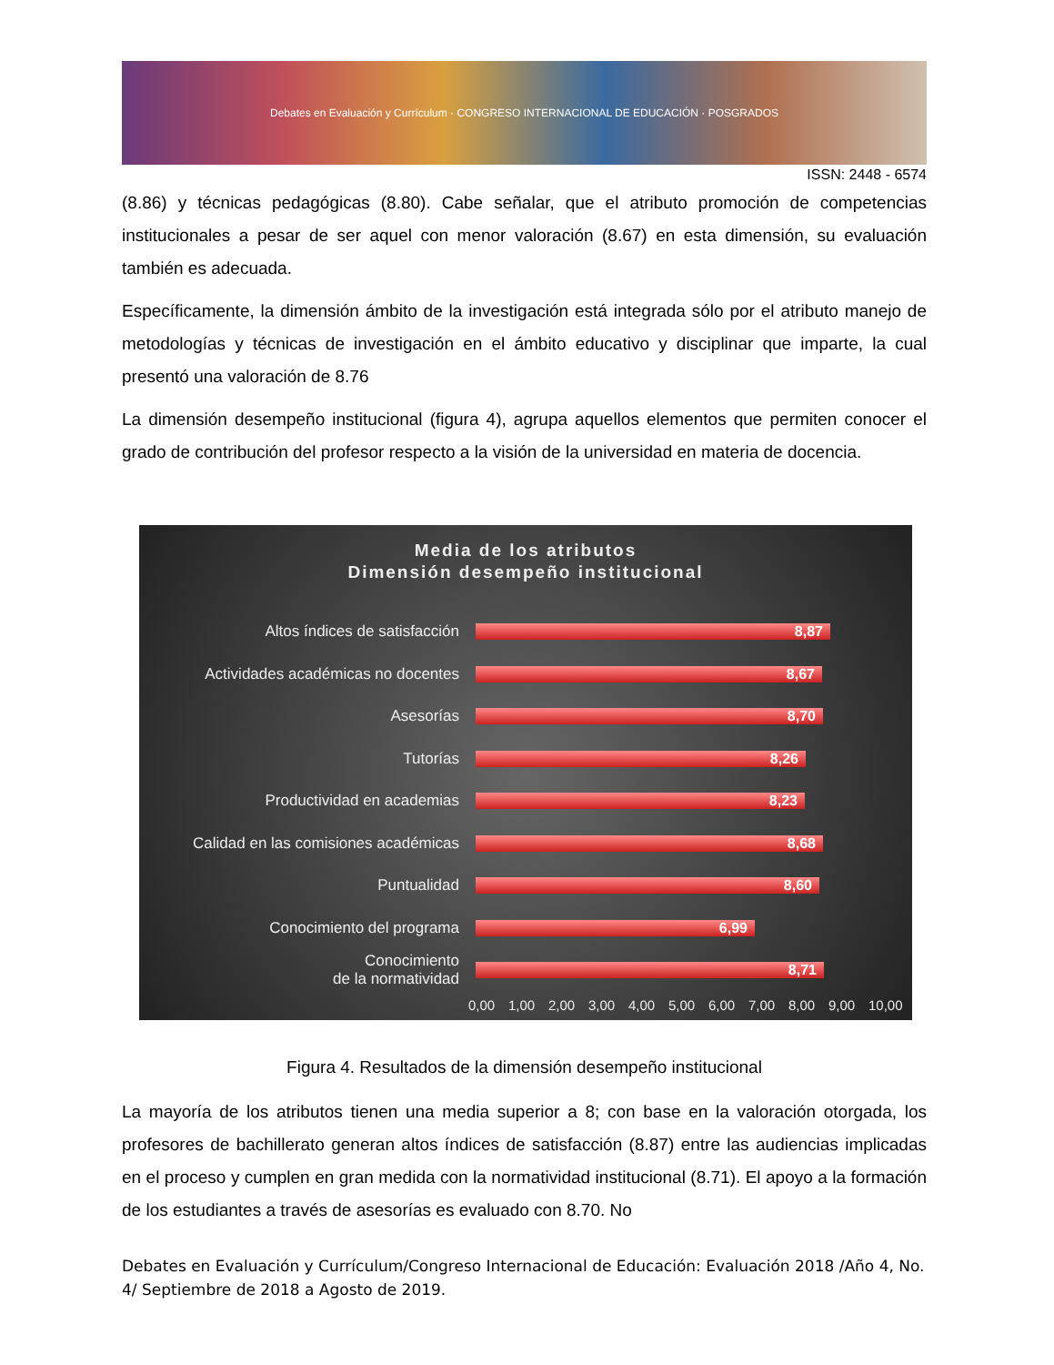Debates en Evaluación y Currículum · CONGRESO INTERNACIONAL DE EDUCACIÓN · POSGRADOS
ISSN: 2448 - 6574
(8.86) y técnicas pedagógicas (8.80). Cabe señalar, que el atributo promoción de competencias institucionales a pesar de ser aquel con menor valoración (8.67) en esta dimensión, su evaluación también es adecuada.
Específicamente, la dimensión ámbito de la investigación está integrada sólo por el atributo manejo de metodologías y técnicas de investigación en el ámbito educativo y disciplinar que imparte, la cual presentó una valoración de 8.76
La dimensión desempeño institucional (figura 4), agrupa aquellos elementos que permiten conocer el grado de contribución del profesor respecto a la visión de la universidad en materia de docencia.
Media de los atributos
Dimensión desempeño institucional
Altos índices de satisfacción
8,87
Actividades académicas no docentes
8,67
Asesorías
8,70
Tutorías
8,26
Productividad en academias
8,23
Calidad en las comisiones académicas
8,68
Puntualidad
8,60
Conocimiento del programa
6,99
Conocimiento
de la normatividad
8,71
0,00 1,00 2,00 3,00 4,00 5,00 6,00 7,00 8,00 9,00 10,00
Figura 4. Resultados de la dimensión desempeño institucional
La mayoría de los atributos tienen una media superior a 8; con base en la valoración otorgada, los profesores de bachillerato generan altos índices de satisfacción (8.87) entre las audiencias implicadas en el proceso y cumplen en gran medida con la normatividad institucional (8.71). El apoyo a la formación de los estudiantes a través de asesorías es evaluado con 8.70. No
Debates en Evaluación y Currículum/Congreso Internacional de Educación: Evaluación 2018 /Año 4, No. 4/ Septiembre de 2018 a Agosto de 2019.